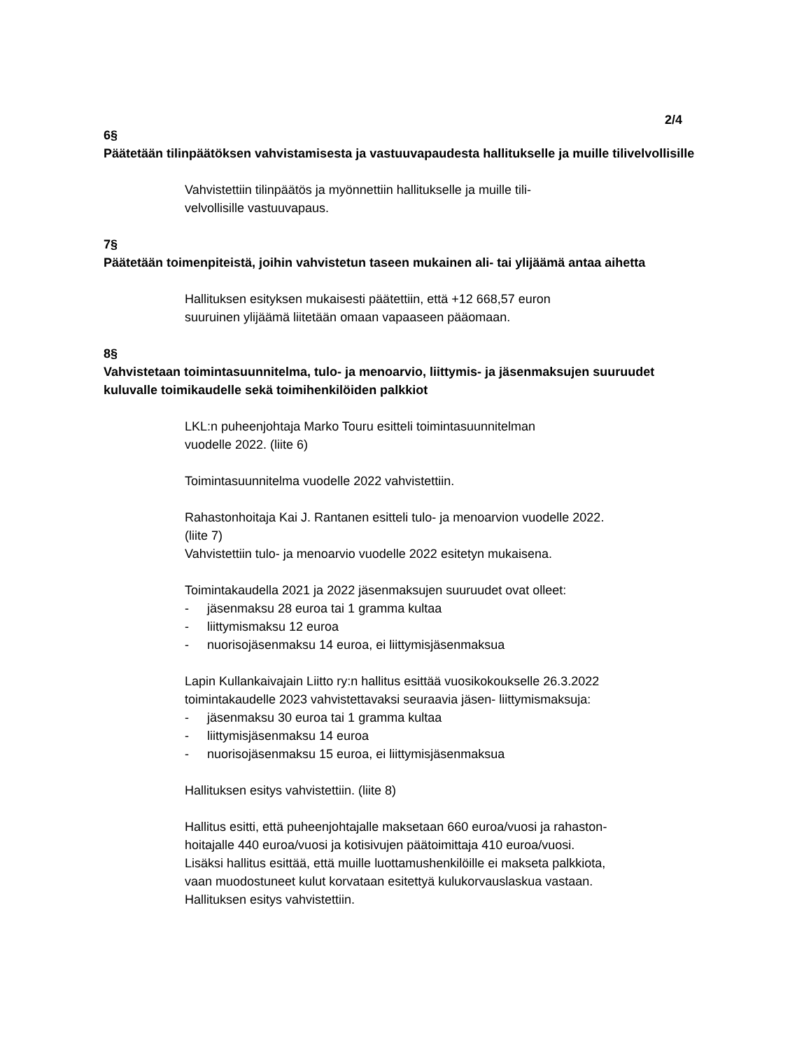2/4
6§
Päätetään tilinpäätöksen vahvistamisesta ja vastuuvapaudesta hallitukselle ja muille tilivelvollisille
Vahvistettiin tilinpäätös ja myönnettiin hallitukselle ja muille tili-
velvollisille vastuuvapaus.
7§
Päätetään toimenpiteistä, joihin vahvistetun taseen mukainen ali- tai ylijäämä antaa aihetta
Hallituksen esityksen mukaisesti päätettiin, että +12 668,57 euron
suuruinen ylijäämä liitetään omaan vapaaseen pääomaan.
8§
Vahvistetaan toimintasuunnitelma, tulo- ja menoarvio, liittymis- ja jäsenmaksujen suuruudet kuluvalle toimikaudelle sekä toimihenkilöiden palkkiot
LKL:n puheenjohtaja Marko Touru esitteli toimintasuunnitelman
vuodelle 2022. (liite 6)
Toimintasuunnitelma vuodelle 2022 vahvistettiin.
Rahastonhoitaja Kai J. Rantanen esitteli tulo- ja menoarvion vuodelle 2022.
(liite 7)
Vahvistettiin tulo- ja menoarvio vuodelle 2022 esitetyn mukaisena.
Toimintakaudella 2021 ja 2022 jäsenmaksujen suuruudet ovat olleet:
- jäsenmaksu 28 euroa tai 1 gramma kultaa
- liittymismaksu 12 euroa
- nuorisojäsenmaksu 14 euroa, ei liittymisjäsenmaksua
Lapin Kullankaivajain Liitto ry:n hallitus esittää vuosikokoukselle 26.3.2022
toimintakaudelle 2023 vahvistettavaksi seuraavia jäsen- liittymismaksuja:
- jäsenmaksu 30 euroa tai 1 gramma kultaa
- liittymisjäsenmaksu 14 euroa
- nuorisojäsenmaksu 15 euroa, ei liittymisjäsenmaksua
Hallituksen esitys vahvistettiin. (liite 8)
Hallitus esitti, että puheenjohtajalle maksetaan 660 euroa/vuosi ja rahaston-
hoitajalle 440 euroa/vuosi ja kotisivujen päätoimittaja 410 euroa/vuosi.
Lisäksi hallitus esittää, että muille luottamushenkilöille ei makseta palkkiota,
vaan muodostuneet kulut korvataan esitettyä kulukorvauslaskua vastaan.
Hallituksen esitys vahvistettiin.